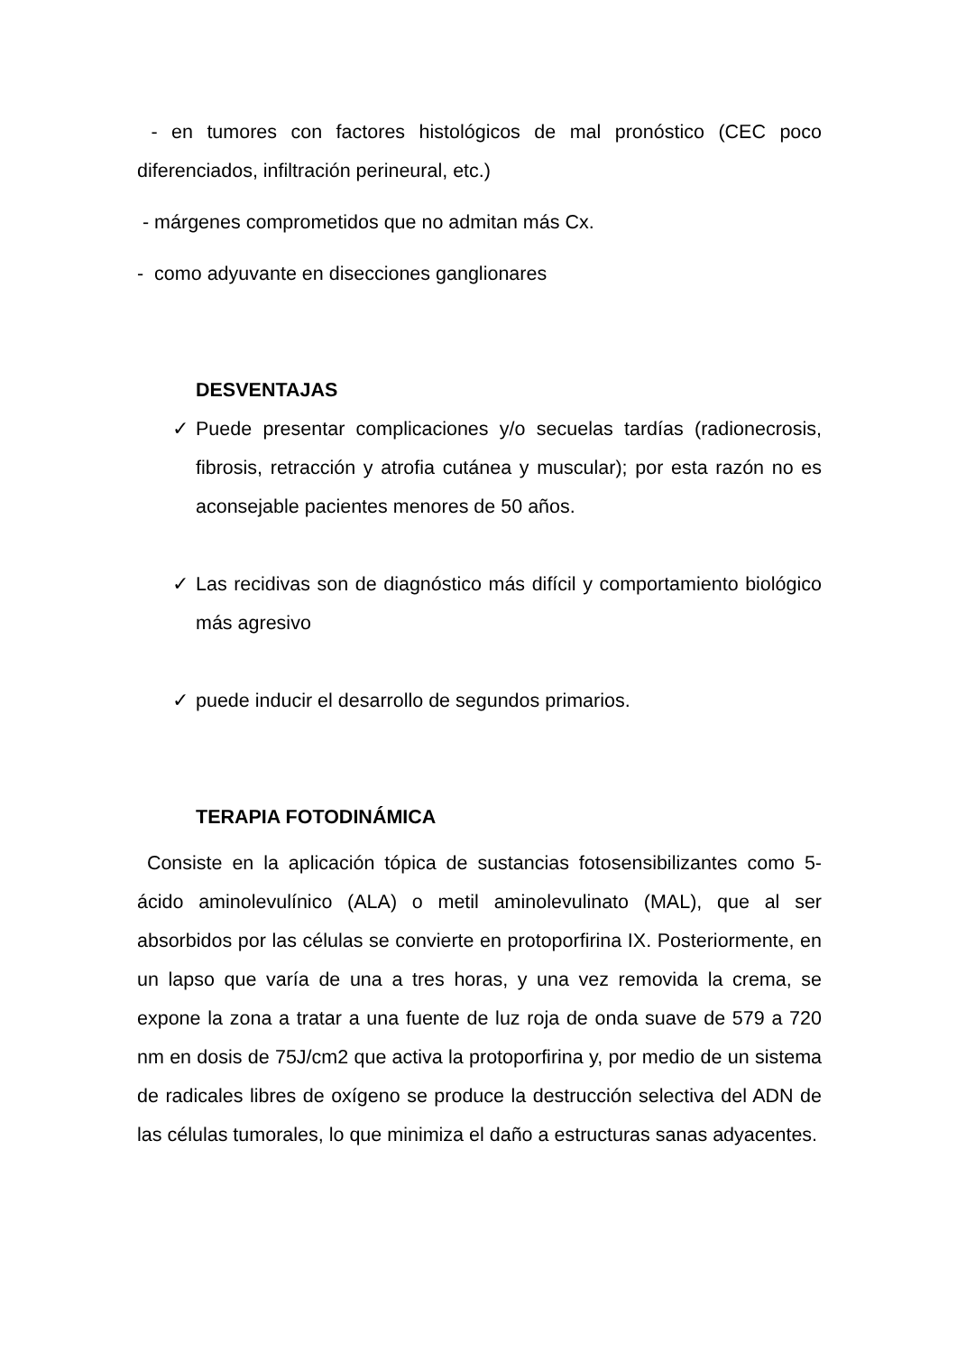- en tumores con factores histológicos de mal pronóstico (CEC poco diferenciados, infiltración perineural, etc.)
- márgenes comprometidos que no admitan más Cx.
- como adyuvante en disecciones ganglionares
DESVENTAJAS
✓ Puede presentar complicaciones y/o secuelas tardías (radionecrosis, fibrosis, retracción y atrofia cutánea y muscular); por esta razón no es aconsejable pacientes menores de 50 años.
✓ Las recidivas son de diagnóstico más difícil y comportamiento biológico más agresivo
✓ puede inducir el desarrollo de segundos primarios.
TERAPIA FOTODINÁMICA
Consiste en la aplicación tópica de sustancias fotosensibilizantes como 5-ácido aminolevulínico (ALA) o metil aminolevulinato (MAL), que al ser absorbidos por las células se convierte en protoporfirina IX. Posteriormente, en un lapso que varía de una a tres horas, y una vez removida la crema, se expone la zona a tratar a una fuente de luz roja de onda suave de 579 a 720 nm en dosis de 75J/cm2 que activa la protoporfirina y, por medio de un sistema de radicales libres de oxígeno se produce la destrucción selectiva del ADN de las células tumorales, lo que minimiza el daño a estructuras sanas adyacentes.